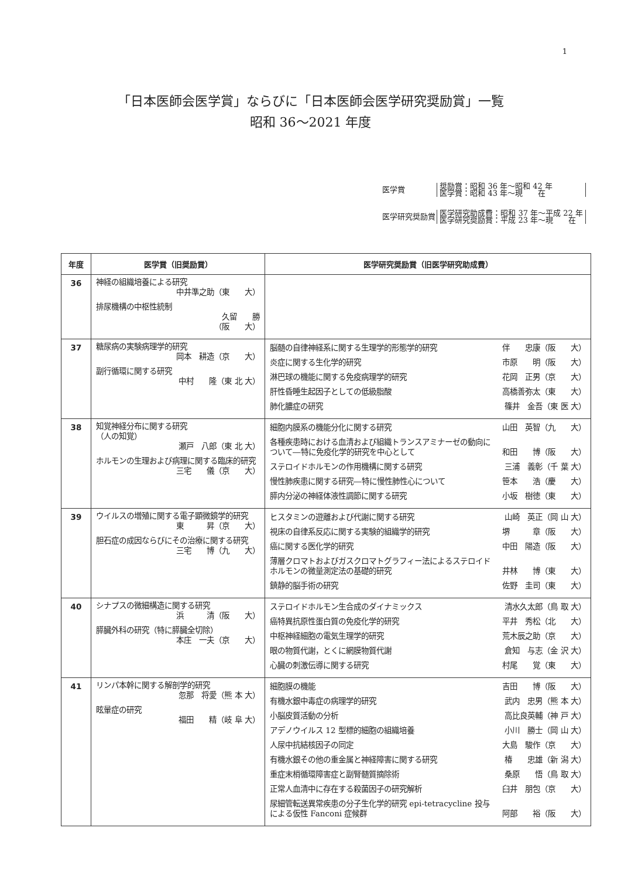1
「日本医師会医学賞」ならびに「日本医師会医学研究奨励賞」一覧
昭和 36～2021 年度
| 医学賞 | 奨励賞：昭和 36 年～昭和 42 年 医学賞：昭和 43 年～現 在 |
| 医学研究奨励賞 | 医学研究助成費：昭和 37 年～平成 22 年 医学研究奨励賞：平成 23 年～現 在 |
| 年度 | 医学賞（旧奨励賞） | 医学研究奨励賞（旧医学研究助成費） |
| --- | --- | --- |
| 36 | 神経の組織培養による研究 中井準之助（東 大） 排尿機構の中枢性統制 久留 勝 （阪 大） | |
| 37 | 糖尿病の実験病理学的研究 岡本 耕造（京 大） 副行循環に関する研究 中村 隆（東 北 大） | 脳髄の自律神経系に関する生理学的形態学的研究 伴 忠康（阪 大） 炎症に関する生化学的研究 市原 明（阪 大） 淋巴球の機能に関する免疫病理学的研究 花岡 正男（京 大） 肝性昏睡生起因子としての低級脂酸 高橋善弥太（東 大） 肺化膿症の研究 篠井 金吾（東 医 大） |
| 38 | 知覚神経分布に関する研究 （人の知覚） 瀬戸 八郎（東 北 大） ホルモンの生理および病理に関する臨床的研究 三宅 儀（京 大） | 細胞内膜系の機能分化に関する研究 山田 英智（九 大） 各種疾患時における血清および組織トランスアミナーゼの動向について―特に免疫化学的研究を中心として 和田 博（阪 大） ステロイドホルモンの作用機構に関する研究 三浦 義彰（千 葉 大） 慢性肺疾患に関する研究―特に慢性肺性心について 笹本 浩（慶 大） 膵内分泌の神経体液性調節に関する研究 小坂 樹徳（東 大） |
| 39 | ウイルスの増殖に関する電子顕微鏡学的研究 東 昇（京 大） 胆石症の成因ならびにその治療に関する研究 三宅 博（九 大） | ヒスタミンの遊離および代謝に関する研究 山崎 英正（岡 山 大） 視床の自律系反応に関する実験的組織学的研究 堺 章（阪 大） 癌に関する医化学的研究 中田 陽造（阪 大） 薄層クロマトおよびガスクロマトグラフィー法によるステロイドホルモンの微量測定法の基礎的研究 井林 博（東 大） 鎮静的脳手術の研究 佐野 圭司（東 大） |
| 40 | シナプスの微細構造に関する研究 浜 清（阪 大） 膵臓外科の研究（特に膵臓全切除） 本庄 一夫（京 大） | ステロイドホルモン生合成のダイナミックス 清水久太郎（鳥 取 大） 癌特異抗原性蛋白質の免疫化学的研究 平井 秀松（北 大） 中枢神経細胞の電気生理学的研究 荒木辰之助（京 大） 眼の物質代謝，とくに網膜物質代謝 倉知 与志（金 沢 大） 心臓の刺激伝導に関する研究 村尾 覚（東 大） |
| 41 | リンパ本幹に関する解剖学的研究 忽那 将愛（熊 本 大） 眩暈症の研究 福田 精（岐 阜 大） | 細胞膜の機能 吉田 博（阪 大） 有機水銀中毒症の病理学的研究 武内 忠男（熊 本 大） 小脳皮質活動の分析 高比良英輔（神 戸 大） アデノウイルス 12 型標的細胞の組織培養 小川 勝士（岡 山 大） 人尿中抗結核因子の同定 大島 駿作（京 大） 有機水銀その他の重金属と神経障害に関する研究 椿 忠雄（新 潟 大） 重症末梢循環障害症と副腎髄質摘除術 桑原 悟（鳥 取 大） 正常人血清中に存在する殺菌因子の研究解析 臼井 朋包（京 大） 尿細管転送異常疾患の分子生化学的研究 epi-tetracycline 投与による仮性 Fanconi 症候群 阿部 裕（阪 大） |